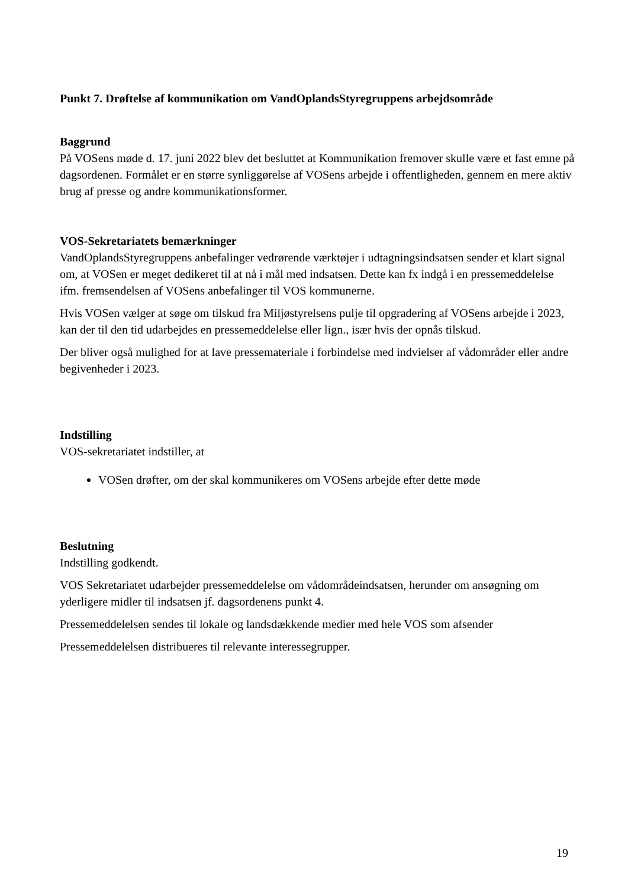Punkt 7. Drøftelse af kommunikation om VandOplandsStyregruppens arbejdsområde
Baggrund
På VOSens møde d. 17. juni 2022 blev det besluttet at Kommunikation fremover skulle være et fast emne på dagsordenen. Formålet er en større synliggørelse af VOSens arbejde i offentligheden, gennem en mere aktiv brug af presse og andre kommunikationsformer.
VOS-Sekretariatets bemærkninger
VandOplandsStyregruppens anbefalinger vedrørende værktøjer i udtagningsindsatsen sender et klart signal om, at VOSen er meget dedikeret til at nå i mål med indsatsen. Dette kan fx indgå i en pressemeddelelse ifm. fremsendelsen af VOSens anbefalinger til VOS kommunerne.
Hvis VOSen vælger at søge om tilskud fra Miljøstyrelsens pulje til opgradering af VOSens arbejde i 2023, kan der til den tid udarbejdes en pressemeddelelse eller lign., især hvis der opnås tilskud.
Der bliver også mulighed for at lave pressemateriale i forbindelse med indvielser af vådområder eller andre begivenheder i 2023.
Indstilling
VOS-sekretariatet indstiller, at
VOSen drøfter, om der skal kommunikeres om VOSens arbejde efter dette møde
Beslutning
Indstilling godkendt.
VOS Sekretariatet udarbejder pressemeddelelse om vådområdeindsatsen, herunder om ansøgning om yderligere midler til indsatsen jf. dagsordenens punkt 4.
Pressemeddelelsen sendes til lokale og landsdækkende medier med hele VOS som afsender
Pressemeddelelsen distribueres til relevante interessegrupper.
19